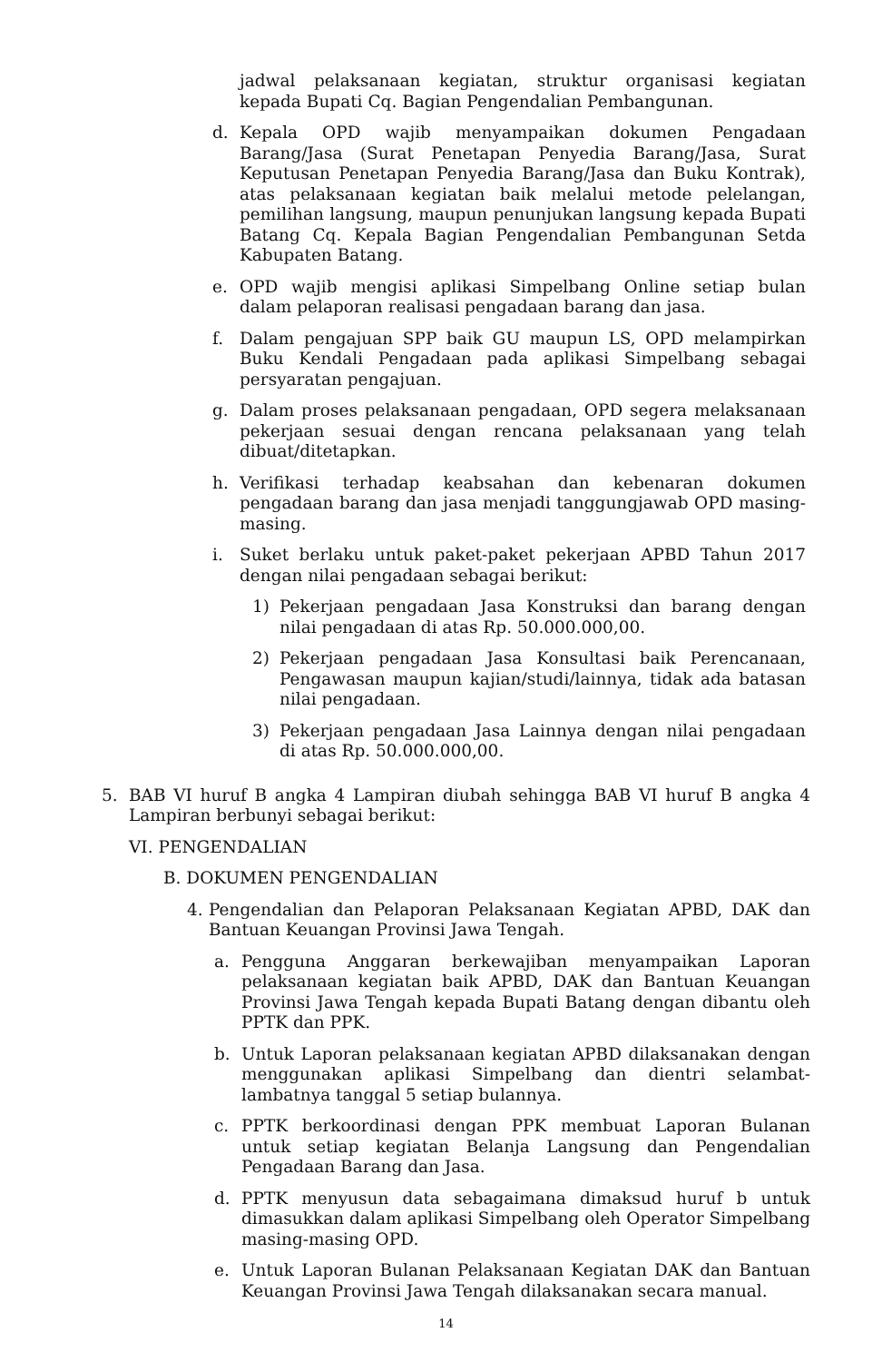jadwal pelaksanaan kegiatan, struktur organisasi kegiatan kepada Bupati Cq. Bagian Pengendalian Pembangunan.
d. Kepala OPD wajib menyampaikan dokumen Pengadaan Barang/Jasa (Surat Penetapan Penyedia Barang/Jasa, Surat Keputusan Penetapan Penyedia Barang/Jasa dan Buku Kontrak), atas pelaksanaan kegiatan baik melalui metode pelelangan, pemilihan langsung, maupun penunjukan langsung kepada Bupati Batang Cq. Kepala Bagian Pengendalian Pembangunan Setda Kabupaten Batang.
e. OPD wajib mengisi aplikasi Simpelbang Online setiap bulan dalam pelaporan realisasi pengadaan barang dan jasa.
f. Dalam pengajuan SPP baik GU maupun LS, OPD melampirkan Buku Kendali Pengadaan pada aplikasi Simpelbang sebagai persyaratan pengajuan.
g. Dalam proses pelaksanaan pengadaan, OPD segera melaksanaan pekerjaan sesuai dengan rencana pelaksanaan yang telah dibuat/ditetapkan.
h. Verifikasi terhadap keabsahan dan kebenaran dokumen pengadaan barang dan jasa menjadi tanggungjawab OPD masing-masing.
i. Suket berlaku untuk paket-paket pekerjaan APBD Tahun 2017 dengan nilai pengadaan sebagai berikut:
1) Pekerjaan pengadaan Jasa Konstruksi dan barang dengan nilai pengadaan di atas Rp. 50.000.000,00.
2) Pekerjaan pengadaan Jasa Konsultasi baik Perencanaan, Pengawasan maupun kajian/studi/lainnya, tidak ada batasan nilai pengadaan.
3) Pekerjaan pengadaan Jasa Lainnya dengan nilai pengadaan di atas Rp. 50.000.000,00.
5. BAB VI huruf B angka 4 Lampiran diubah sehingga BAB VI huruf B angka 4 Lampiran berbunyi sebagai berikut:
VI. PENGENDALIAN
B. DOKUMEN PENGENDALIAN
4. Pengendalian dan Pelaporan Pelaksanaan Kegiatan APBD, DAK dan Bantuan Keuangan Provinsi Jawa Tengah.
a. Pengguna Anggaran berkewajiban menyampaikan Laporan pelaksanaan kegiatan baik APBD, DAK dan Bantuan Keuangan Provinsi Jawa Tengah kepada Bupati Batang dengan dibantu oleh PPTK dan PPK.
b. Untuk Laporan pelaksanaan kegiatan APBD dilaksanakan dengan menggunakan aplikasi Simpelbang dan dientri selambat-lambatnya tanggal 5 setiap bulannya.
c. PPTK berkoordinasi dengan PPK membuat Laporan Bulanan untuk setiap kegiatan Belanja Langsung dan Pengendalian Pengadaan Barang dan Jasa.
d. PPTK menyusun data sebagaimana dimaksud huruf b untuk dimasukkan dalam aplikasi Simpelbang oleh Operator Simpelbang masing-masing OPD.
e. Untuk Laporan Bulanan Pelaksanaan Kegiatan DAK dan Bantuan Keuangan Provinsi Jawa Tengah dilaksanakan secara manual.
14